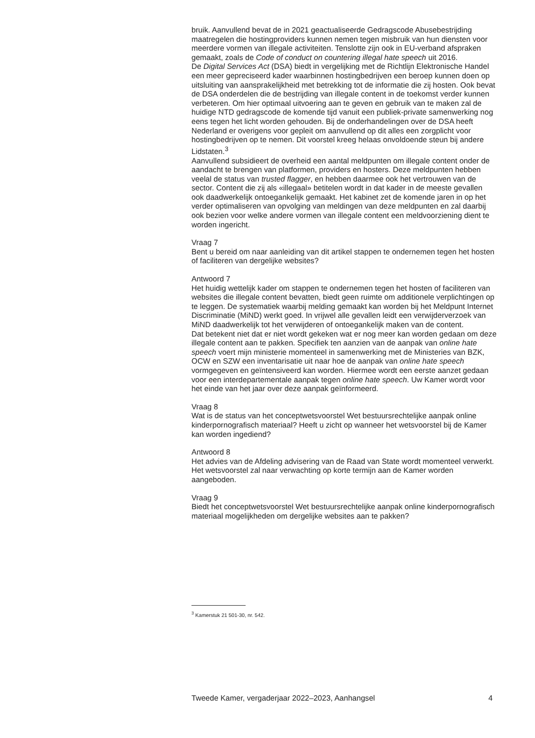bruik. Aanvullend bevat de in 2021 geactualiseerde Gedragscode Abusebestrijding maatregelen die hostingproviders kunnen nemen tegen misbruik van hun diensten voor meerdere vormen van illegale activiteiten. Tenslotte zijn ook in EU-verband afspraken gemaakt, zoals de Code of conduct on countering illegal hate speech uit 2016.
De Digital Services Act (DSA) biedt in vergelijking met de Richtlijn Elektronische Handel een meer gepreciseerd kader waarbinnen hostingbedrijven een beroep kunnen doen op uitsluiting van aansprakelijkheid met betrekking tot de informatie die zij hosten. Ook bevat de DSA onderdelen die de bestrijding van illegale content in de toekomst verder kunnen verbeteren. Om hier optimaal uitvoering aan te geven en gebruik van te maken zal de huidige NTD gedragscode de komende tijd vanuit een publiek-private samenwerking nog eens tegen het licht worden gehouden. Bij de onderhandelingen over de DSA heeft Nederland er overigens voor gepleit om aanvullend op dit alles een zorgplicht voor hostingbedrijven op te nemen. Dit voorstel kreeg helaas onvoldoende steun bij andere Lidstaten.<sup>3</sup>
Aanvullend subsidieert de overheid een aantal meldpunten om illegale content onder de aandacht te brengen van platformen, providers en hosters. Deze meldpunten hebben veelal de status van trusted flagger, en hebben daarmee ook het vertrouwen van de sector. Content die zij als «illegaal» betitelen wordt in dat kader in de meeste gevallen ook daadwerkelijk ontoegankelijk gemaakt. Het kabinet zet de komende jaren in op het verder optimaliseren van opvolging van meldingen van deze meldpunten en zal daarbij ook bezien voor welke andere vormen van illegale content een meldvoorziening dient te worden ingericht.
Vraag 7
Bent u bereid om naar aanleiding van dit artikel stappen te ondernemen tegen het hosten of faciliteren van dergelijke websites?
Antwoord 7
Het huidig wettelijk kader om stappen te ondernemen tegen het hosten of faciliteren van websites die illegale content bevatten, biedt geen ruimte om additionele verplichtingen op te leggen. De systematiek waarbij melding gemaakt kan worden bij het Meldpunt Internet Discriminatie (MiND) werkt goed. In vrijwel alle gevallen leidt een verwijderverzoek van MiND daadwerkelijk tot het verwijderen of ontoegankelijk maken van de content.
Dat betekent niet dat er niet wordt gekeken wat er nog meer kan worden gedaan om deze illegale content aan te pakken. Specifiek ten aanzien van de aanpak van online hate speech voert mijn ministerie momenteel in samenwerking met de Ministeries van BZK, OCW en SZW een inventarisatie uit naar hoe de aanpak van online hate speech vormgegeven en geïntensiveerd kan worden. Hiermee wordt een eerste aanzet gedaan voor een interdepartementale aanpak tegen online hate speech. Uw Kamer wordt voor het einde van het jaar over deze aanpak geïnformeerd.
Vraag 8
Wat is de status van het conceptwetsvoorstel Wet bestuursrechtelijke aanpak online kinderpornografisch materiaal? Heeft u zicht op wanneer het wetsvoorstel bij de Kamer kan worden ingediend?
Antwoord 8
Het advies van de Afdeling advisering van de Raad van State wordt momenteel verwerkt. Het wetsvoorstel zal naar verwachting op korte termijn aan de Kamer worden aangeboden.
Vraag 9
Biedt het conceptwetsvoorstel Wet bestuursrechtelijke aanpak online kinderpornografisch materiaal mogelijkheden om dergelijke websites aan te pakken?
<sup>3</sup> Kamerstuk 21 501-30, nr. 542.
Tweede Kamer, vergaderjaar 2022–2023, Aanhangsel 4